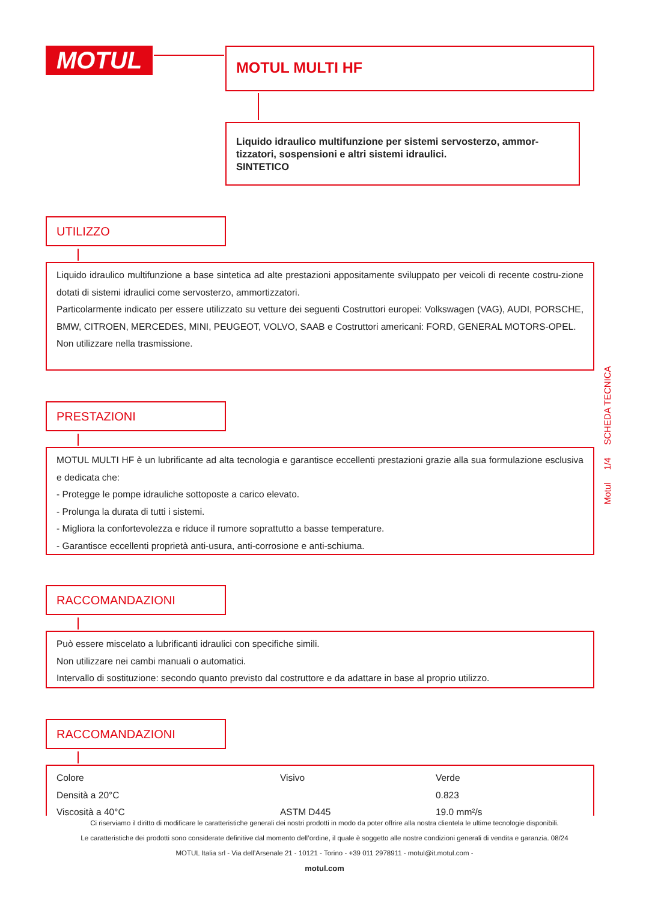MOTUL MOTUL MULTI HF
Liquido idraulico multifunzione per sistemi servosterzo, ammor-tizzatori, sospensioni e altri sistemi idraulici.
SINTETICO
UTILIZZO
Liquido idraulico multifunzione a base sintetica ad alte prestazioni appositamente sviluppato per veicoli di recente costru-zione dotati di sistemi idraulici come servosterzo, ammortizzatori.
Particolarmente indicato per essere utilizzato su vetture dei seguenti Costruttori europei: Volkswagen (VAG), AUDI, PORSCHE, BMW, CITROEN, MERCEDES, MINI, PEUGEOT, VOLVO, SAAB e Costruttori americani: FORD, GENERAL MOTORS-OPEL.
Non utilizzare nella trasmissione.
PRESTAZIONI
MOTUL MULTI HF è un lubrificante ad alta tecnologia e garantisce eccellenti prestazioni grazie alla sua formulazione esclusiva e dedicata che:
- Protegge le pompe idrauliche sottoposte a carico elevato.
- Prolunga la durata di tutti i sistemi.
- Migliora la confortevolezza e riduce il rumore soprattutto a basse temperature.
- Garantisce eccellenti proprietà anti-usura, anti-corrosione e anti-schiuma.
RACCOMANDAZIONI
Può essere miscelato a lubrificanti idraulici con specifiche simili.
Non utilizzare nei cambi manuali o automatici.
Intervallo di sostituzione: secondo quanto previsto dal costruttore e da adattare in base al proprio utilizzo.
RACCOMANDAZIONI
| Colore | Visivo | Verde |
| Densità a 20°C | | 0.823 |
| Viscosità a 40°C | ASTM D445 | 19.0 mm²/s |
Motul 1/4 SCHEDA TECNICA
Ci riserviamo il diritto di modificare le caratteristiche generali dei nostri prodotti in modo da poter offrire alla nostra clientela le ultime tecnologie disponibili.
Le caratteristiche dei prodotti sono considerate definitive dal momento dell’ordine, il quale è soggetto alle nostre condizioni generali di vendita e garanzia. 08/24
MOTUL Italia srl - Via dell’Arsenale 21 - 10121 - Torino - +39 011 2978911 - motul@it.motul.com -
motul.com